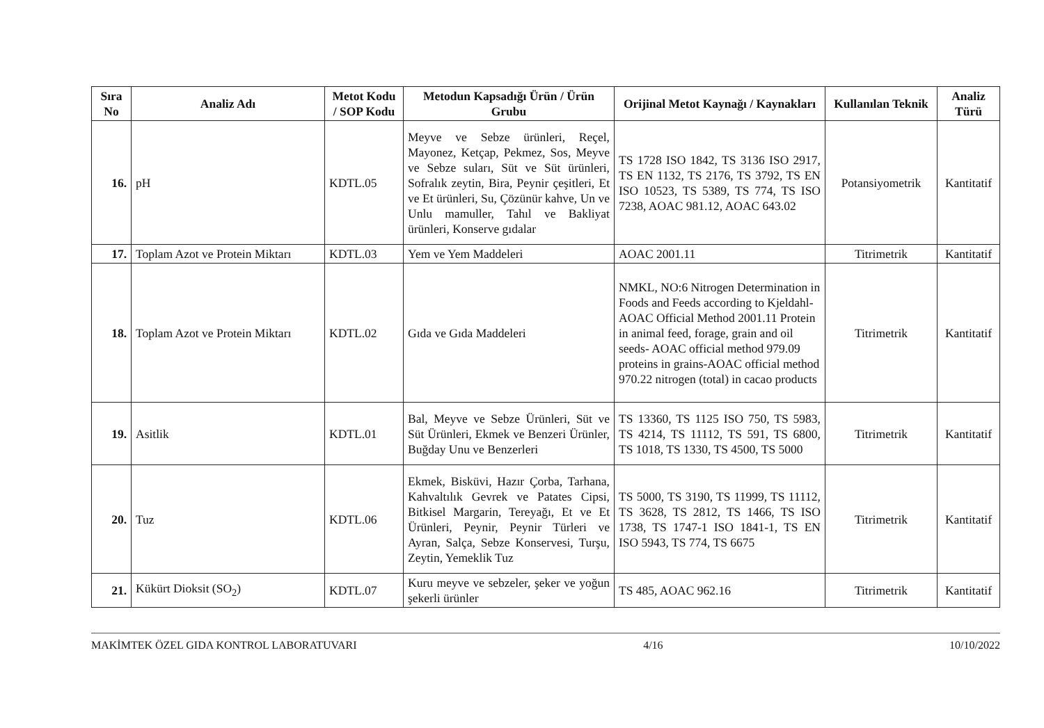| Sıra No | Analiz Adı | Metot Kodu / SOP Kodu | Metodun Kapsadığı Ürün / Ürün Grubu | Orijinal Metot Kaynağı / Kaynakları | Kullanılan Teknik | Analiz Türü |
| --- | --- | --- | --- | --- | --- | --- |
| 16. | pH | KDTL.05 | Meyve ve Sebze ürünleri, Reçel, Mayonez, Ketçap, Pekmez, Sos, Meyve ve Sebze suları, Süt ve Süt ürünleri, Sofralık zeytin, Bira, Peynir çeşitleri, Et ve Et ürünleri, Su, Çözünür kahve, Un ve Unlu mamuller, Tahıl ve Bakliyat ürünleri, Konserve gıdalar | TS 1728 ISO 1842, TS 3136 ISO 2917, TS EN 1132, TS 2176, TS 3792, TS EN ISO 10523, TS 5389, TS 774, TS ISO 7238, AOAC 981.12, AOAC 643.02 | Potansiyometrik | Kantitatif |
| 17. | Toplam Azot ve Protein Miktarı | KDTL.03 | Yem ve Yem Maddeleri | AOAC 2001.11 | Titrimetrik | Kantitatif |
| 18. | Toplam Azot ve Protein Miktarı | KDTL.02 | Gıda ve Gıda Maddeleri | NMKL, NO:6 Nitrogen Determination in Foods and Feeds according to Kjeldahl-AOAC Official Method 2001.11 Protein in animal feed, forage, grain and oil seeds- AOAC official method 979.09 proteins in grains-AOAC official method 970.22 nitrogen (total) in cacao products | Titrimetrik | Kantitatif |
| 19. | Asitlik | KDTL.01 | Bal, Meyve ve Sebze Ürünleri, Süt ve Süt Ürünleri, Ekmek ve Benzeri Ürünler, Buğday Unu ve Benzerleri | TS 13360, TS 1125 ISO 750, TS 5983, TS 4214, TS 11112, TS 591, TS 6800, TS 1018, TS 1330, TS 4500, TS 5000 | Titrimetrik | Kantitatif |
| 20. | Tuz | KDTL.06 | Ekmek, Bisküvi, Hazır Çorba, Tarhana, Kahvaltılık Gevrek ve Patates Cipsi, Bitkisel Margarin, Tereyağı, Et ve Et Ürünleri, Peynir, Peynir Türleri ve Ayran, Salça, Sebze Konservesi, Turşu, Zeytin, Yemeklik Tuz | TS 5000, TS 3190, TS 11999, TS 11112, TS 3628, TS 2812, TS 1466, TS ISO 1738, TS 1747-1 ISO 1841-1, TS EN ISO 5943, TS 774, TS 6675 | Titrimetrik | Kantitatif |
| 21. | Kükürt Dioksit (SO<sub>2</sub>) | KDTL.07 | Kuru meyve ve sebzeler, şeker ve yoğun şekerli ürünler | TS 485, AOAC 962.16 | Titrimetrik | Kantitatif |
MAKİMTEK ÖZEL GIDA KONTROL LABORATUVARI 4/16 10/10/2022